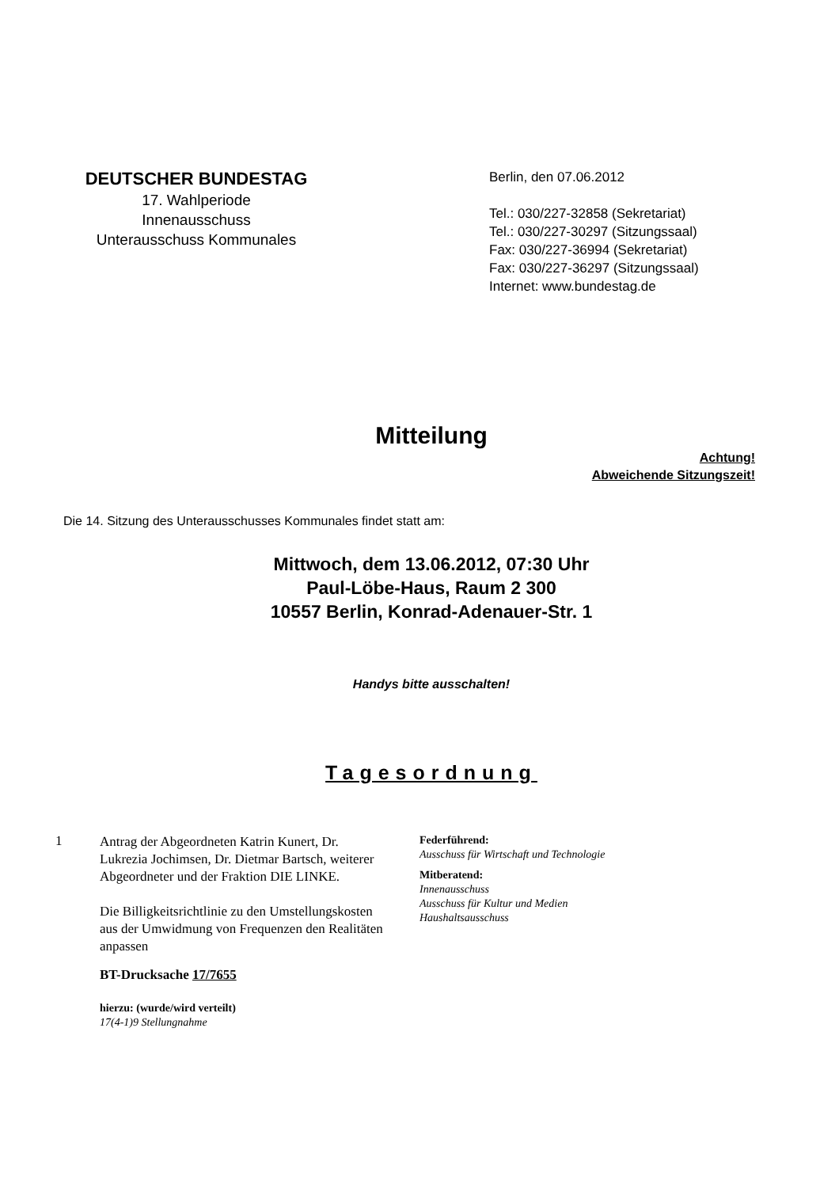DEUTSCHER BUNDESTAG
17. Wahlperiode
Innenausschuss
Unterausschuss Kommunales
Berlin, den 07.06.2012
Tel.: 030/227-32858 (Sekretariat)
Tel.: 030/227-30297 (Sitzungssaal)
Fax: 030/227-36994 (Sekretariat)
Fax: 030/227-36297 (Sitzungssaal)
Internet: www.bundestag.de
Mitteilung
Achtung!
Abweichende Sitzungszeit!
Die 14. Sitzung des Unterausschusses Kommunales findet statt am:
Mittwoch, dem 13.06.2012, 07:30 Uhr
Paul-Löbe-Haus, Raum 2 300
10557 Berlin, Konrad-Adenauer-Str. 1
Handys bitte ausschalten!
Tagesordnung
1
Antrag der Abgeordneten Katrin Kunert, Dr. Lukrezia Jochimsen, Dr. Dietmar Bartsch, weiterer Abgeordneter und der Fraktion DIE LINKE.
Die Billigkeitsrichtlinie zu den Umstellungskosten aus der Umwidmung von Frequenzen den Realitäten anpassen
BT-Drucksache 17/7655
hierzu: (wurde/wird verteilt)
17(4-1)9 Stellungnahme
Federführend:
Ausschuss für Wirtschaft und Technologie
Mitberatend:
Innenausschuss
Ausschuss für Kultur und Medien
Haushaltsausschuss